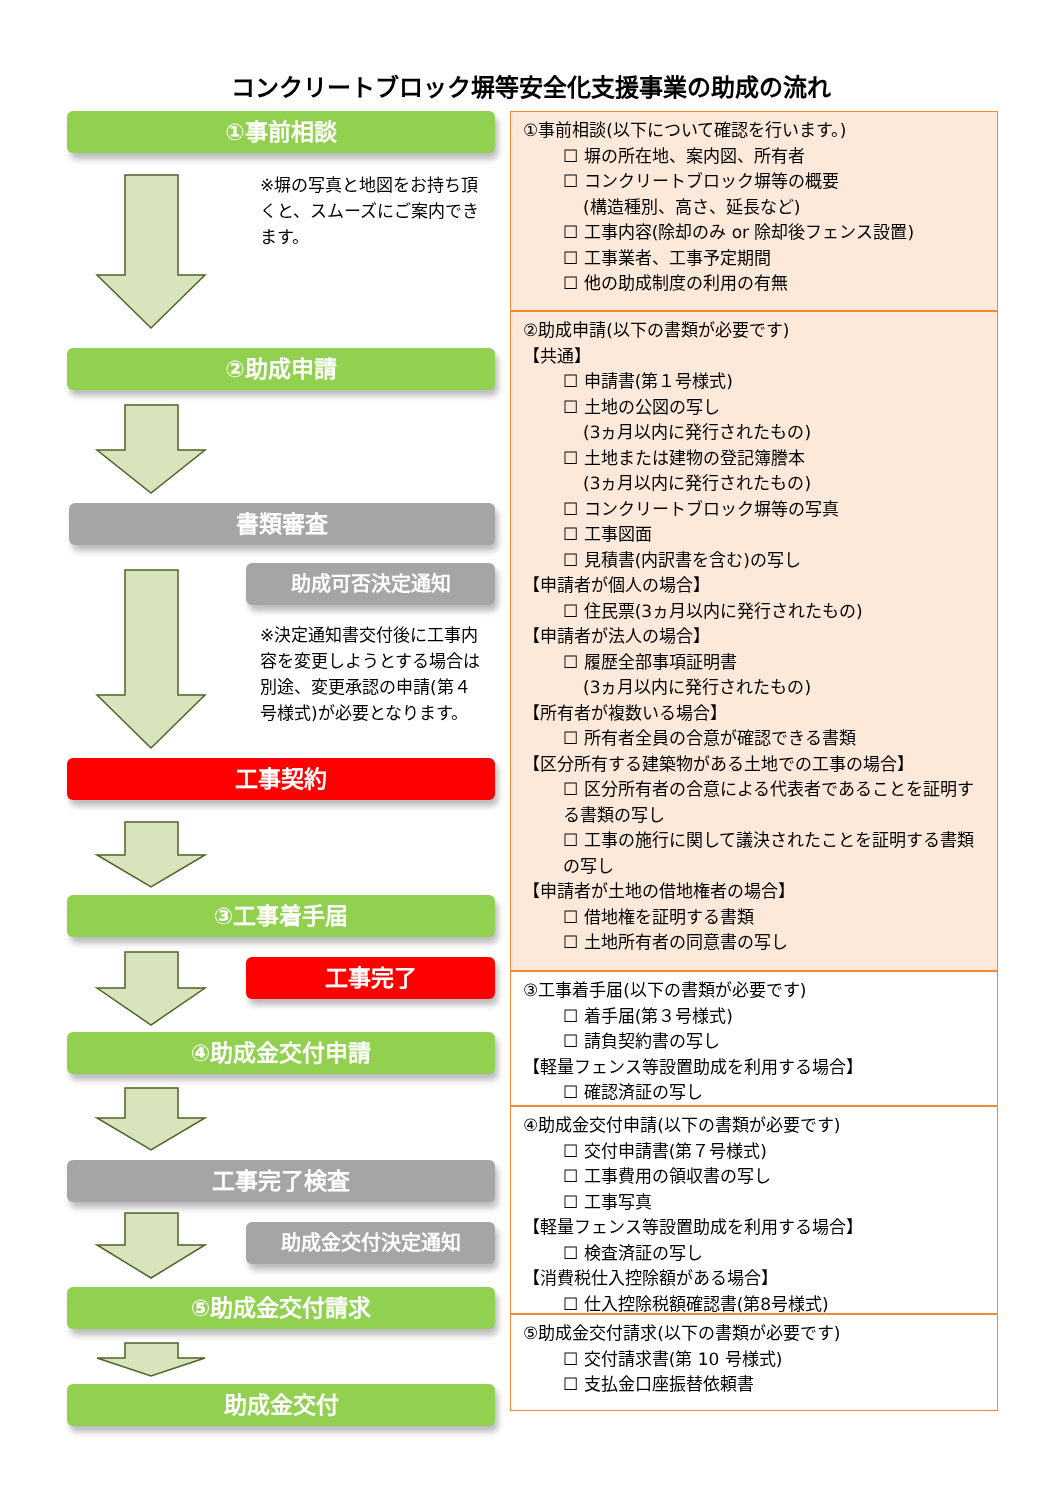コンクリートブロック塀等安全化支援事業の助成の流れ
①事前相談
※塀の写真と地図をお持ち頂くと、スムーズにご案内できます。
②助成申請
書類審査
助成可否決定通知
※決定通知書交付後に工事内容を変更しようとする場合は別途、変更承認の申請(第４号様式)が必要となります。
工事契約
③工事着手届
工事完了
④助成金交付申請
工事完了検査
助成金交付決定通知
⑤助成金交付請求
助成金交付
①事前相談(以下について確認を行います。)
☐ 塀の所在地、案内図、所有者
☐ コンクリートブロック塀等の概要
(構造種別、高さ、延長など)
☐ 工事内容(除却のみ or 除却後フェンス設置)
☐ 工事業者、工事予定期間
☐ 他の助成制度の利用の有無
②助成申請(以下の書類が必要です)
【共通】
☐ 申請書(第１号様式)
☐ 土地の公図の写し
(3ヵ月以内に発行されたもの)
☐ 土地または建物の登記簿謄本
(3ヵ月以内に発行されたもの)
☐ コンクリートブロック塀等の写真
☐ 工事図面
☐ 見積書(内訳書を含む)の写し
【申請者が個人の場合】
☐ 住民票(3ヵ月以内に発行されたもの)
【申請者が法人の場合】
☐ 履歴全部事項証明書
(3ヵ月以内に発行されたもの)
【所有者が複数いる場合】
☐ 所有者全員の合意が確認できる書類
【区分所有する建築物がある土地での工事の場合】
☐ 区分所有者の合意による代表者であることを証明する書類の写し
☐ 工事の施行に関して議決されたことを証明する書類の写し
【申請者が土地の借地権者の場合】
☐ 借地権を証明する書類
☐ 土地所有者の同意書の写し
③工事着手届(以下の書類が必要です)
☐ 着手届(第３号様式)
☐ 請負契約書の写し
【軽量フェンス等設置助成を利用する場合】
☐ 確認済証の写し
④助成金交付申請(以下の書類が必要です)
☐ 交付申請書(第７号様式)
☐ 工事費用の領収書の写し
☐ 工事写真
【軽量フェンス等設置助成を利用する場合】
☐ 検査済証の写し
【消費税仕入控除額がある場合】
☐ 仕入控除税額確認書(第8号様式)
⑤助成金交付請求(以下の書類が必要です)
☐ 交付請求書(第 10 号様式)
☐ 支払金口座振替依頼書